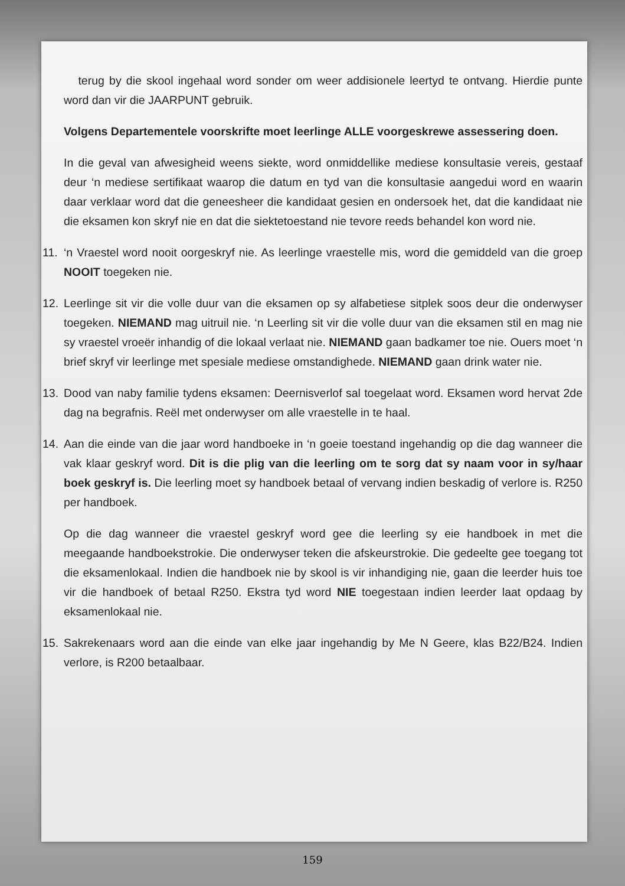terug by die skool ingehaal word sonder om weer addisionele leertyd te ontvang. Hierdie punte word dan vir die JAARPUNT gebruik.
Volgens Departementele voorskrifte moet leerlinge ALLE voorgeskrewe assessering doen.
In die geval van afwesigheid weens siekte, word onmiddellike mediese konsultasie vereis, gestaaf deur ‘n mediese sertifikaat waarop die datum en tyd van die konsultasie aangedui word en waarin daar verklaar word dat die geneesheer die kandidaat gesien en ondersoek het, dat die kandidaat nie die eksamen kon skryf nie en dat die siektetoestand nie tevore reeds behandel kon word nie.
11. ‘n Vraestel word nooit oorgeskryf nie. As leerlinge vraestelle mis, word die gemiddeld van die groep NOOIT toegeken nie.
12. Leerlinge sit vir die volle duur van die eksamen op sy alfabetiese sitplek soos deur die onderwyser toegeken. NIEMAND mag uitruil nie. ‘n Leerling sit vir die volle duur van die eksamen stil en mag nie sy vraestel vroeër inhandig of die lokaal verlaat nie. NIEMAND gaan badkamer toe nie. Ouers moet ‘n brief skryf vir leerlinge met spesiale mediese omstandighede. NIEMAND gaan drink water nie.
13. Dood van naby familie tydens eksamen: Deernisverlof sal toegelaat word. Eksamen word hervat 2de dag na begrafnis. Reël met onderwyser om alle vraestelle in te haal.
14. Aan die einde van die jaar word handboeke in ‘n goeie toestand ingehandig op die dag wanneer die vak klaar geskryf word. Dit is die plig van die leerling om te sorg dat sy naam voor in sy/haar boek geskryf is. Die leerling moet sy handboek betaal of vervang indien beskadig of verlore is. R250 per handboek.
Op die dag wanneer die vraestel geskryf word gee die leerling sy eie handboek in met die meegaande handboekstrokie. Die onderwyser teken die afskeurstrokie. Die gedeelte gee toegang tot die eksamenlokaal. Indien die handboek nie by skool is vir inhandiging nie, gaan die leerder huis toe vir die handboek of betaal R250. Ekstra tyd word NIE toegestaan indien leerder laat opdaag by eksamenlokaal nie.
15. Sakrekenaars word aan die einde van elke jaar ingehandig by Me N Geere, klas B22/B24. Indien verlore, is R200 betaalbaar.
159